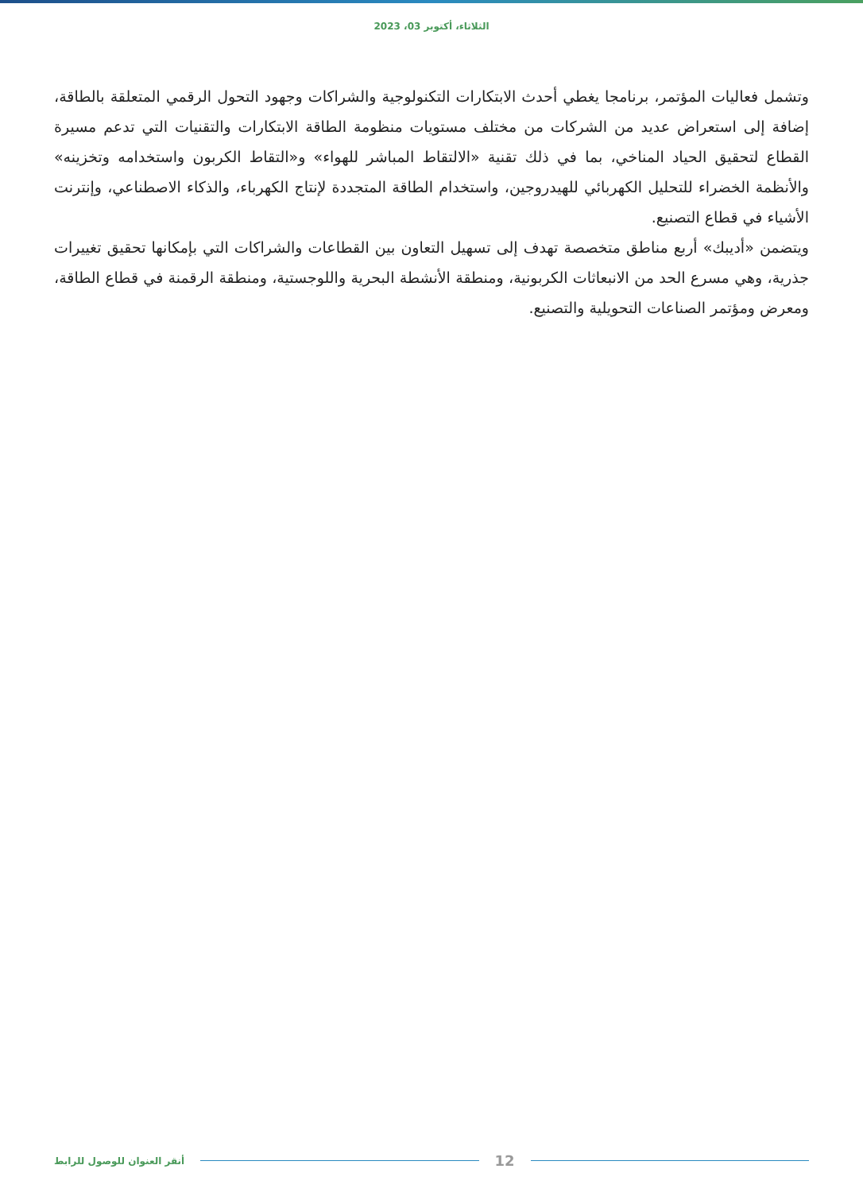الثلاثاء، أكتوبر 03، 2023
وتشمل فعاليات المؤتمر، برنامجا يغطي أحدث الابتكارات التكنولوجية والشراكات وجهود التحول الرقمي المتعلقة بالطاقة، إضافة إلى استعراض عديد من الشركات من مختلف مستويات منظومة الطاقة الابتكارات والتقنيات التي تدعم مسيرة القطاع لتحقيق الحياد المناخي، بما في ذلك تقنية «الالتقاط المباشر للهواء» و«التقاط الكربون واستخدامه وتخزينه» والأنظمة الخضراء للتحليل الكهربائي للهيدروجين، واستخدام الطاقة المتجددة لإنتاج الكهرباء، والذكاء الاصطناعي، وإنترنت الأشياء في قطاع التصنيع.
ويتضمن «أديبك» أربع مناطق متخصصة تهدف إلى تسهيل التعاون بين القطاعات والشراكات التي بإمكانها تحقيق تغييرات جذرية، وهي مسرع الحد من الانبعاثات الكربونية، ومنطقة الأنشطة البحرية واللوجستية، ومنطقة الرقمنة في قطاع الطاقة، ومعرض ومؤتمر الصناعات التحويلية والتصنيع.
أنقر العنوان للوصول للرابط 12